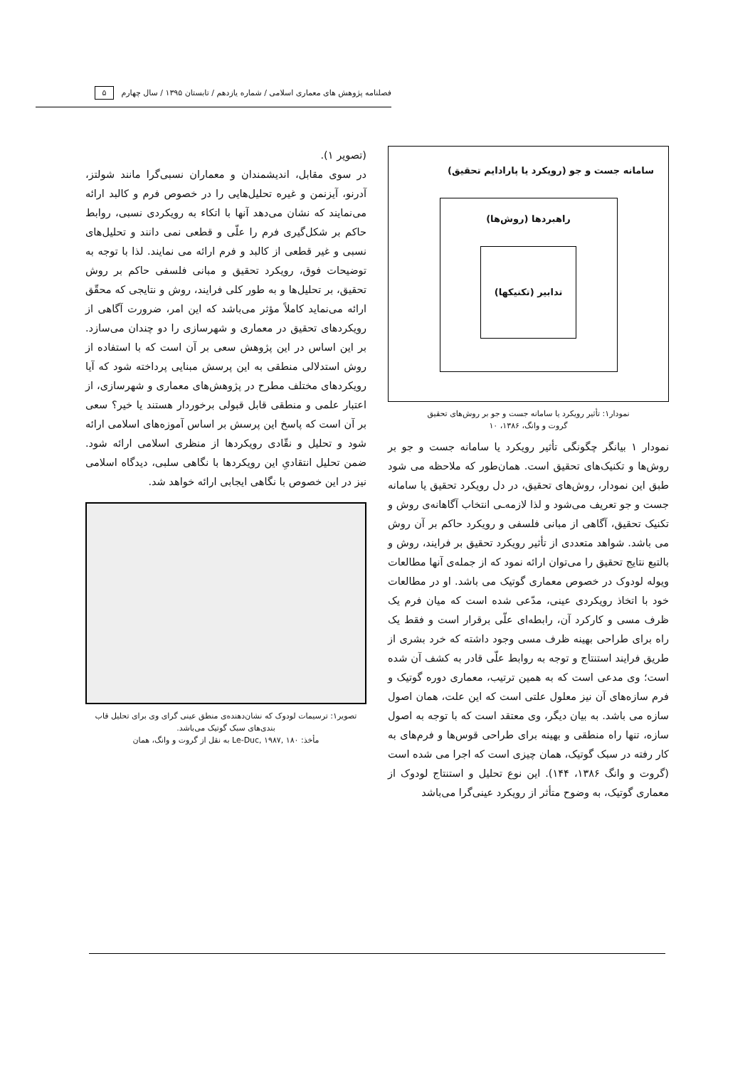فصلنامه پژوهش های معماری اسلامی / شماره یازدهم / تابستان ۱۳۹۵ / سال چهارم ۵
سامانه جست و جو (رویکرد یا پارادایم تحقیق)
راهبردها (روش‌ها)
تدابیر (تکنیکها)
نمودار۱: تأثیر رویکرد یا سامانه جست و جو بر روش‌های تحقیق
گروت و وانگ، ۱۳۸۶، ۱۰
نمودار ۱ بیانگر چگونگی تأثیر رویکرد یا سامانه جست و جو بر روش‌ها و تکنیک‌های تحقیق است. همان‌طور که ملاحظه می شود طبق این نمودار، روش‌های تحقیق، در دل رویکرد تحقیق یا سامانه جست و جو تعریف می‌شود و لذا لازمه‌ـی انتخاب آگاهانه‌ی روش و تکنیک تحقیق، آگاهی از مبانی فلسفی و رویکرد حاکم بر آن روش می باشد. شواهد متعددی از تأثیر رویکرد تحقیق بر فرایند، روش و بالتبع نتایج تحقیق را می‌توان ارائه نمود که از جمله‌ی آنها مطالعات ویوله لودوک در خصوص معماری گوتیک می باشد. او در مطالعات خود با اتخاذ رویکردی عینی، مدّعی شده است که میان فرم یک ظرف مسی و کارکرد آن، رابطه‌ای علّی برقرار است و فقط یک راه برای طراحی بهینه ظرف مسی وجود داشته که خرد بشری از طریق فرایند استنتاج و توجه به روابط علّی قادر به کشف آن شده است؛ وی مدعی است که به همین ترتیب، معماری دوره گوتیک و فرم سازه‌های آن نیز معلول علتی است که این علت، همان اصول سازه می باشد. به بیان دیگر، وی معتقد است که با توجه به اصول سازه، تنها راه منطقی و بهینه برای طراحی قوس‌ها و فرم‌های به کار رفته در سبک گوتیک، همان چیزی است که اجرا می شده است (گروت و وانگ ۱۳۸۶، ۱۴۴). این نوع تحلیل و استنتاج لودوک از معماری گوتیک، به وضوح متأثر از رویکرد عینی‌گرا می‌باشد
(تصویر ۱).
در سوی مقابل، اندیشمندان و معماران نسبی‌گرا مانند شولتز، آدرنو، آیزنمن و غیره تحلیل‌هایی را در خصوص فرم و کالبد ارائه می‌نمایند که نشان می‌دهد آنها با اتکاء به رویکردی نسبی، روابط حاکم بر شکل‌گیری فرم را علّی و قطعی نمی دانند و تحلیل‌های نسبی و غیر قطعی از کالبد و فرم ارائه می نمایند. لذا با توجه به توضیحات فوق، رویکرد تحقیق و مبانی فلسفی حاکم بر روش تحقیق، بر تحلیل‌ها و به طور کلی فرایند، روش و نتایجی که محقّق ارائه می‌نماید کاملاً مؤثر می‌باشد که این امر، ضرورت آگاهی از رویکردهای تحقیق در معماری و شهرسازی را دو چندان می‌سازد. بر این اساس در این پژوهش سعی بر آن است که با استفاده از روش استدلالی منطقی به این پرسش مبنایی پرداخته شود که آیا رویکردهای مختلف مطرح در پژوهش‌های معماری و شهرسازی، از اعتبار علمی و منطقی قابل قبولی برخوردار هستند یا خیر؟ سعی بر آن است که پاسخ این پرسش بر اساس آموزه‌های اسلامی ارائه شود و تحلیل و نقّادی رویکردها از منظری اسلامی ارائه شود. ضمن تحلیل انتقادیِ این رویکردها با نگاهی سلبی، دیدگاه اسلامی نیز در این خصوص با نگاهی ایجابی ارائه خواهد شد.
تصویر۱: ترسیمات لودوک که نشان‌دهنده‌ی منطق عینی گرای وی برای تحلیل قاب بندی‌های سبک گوتیک می‌باشد.
مأخذ: Le-Duc, ۱۹۸۷, ۱۸۰ به نقل از گروت و وانگ، همان